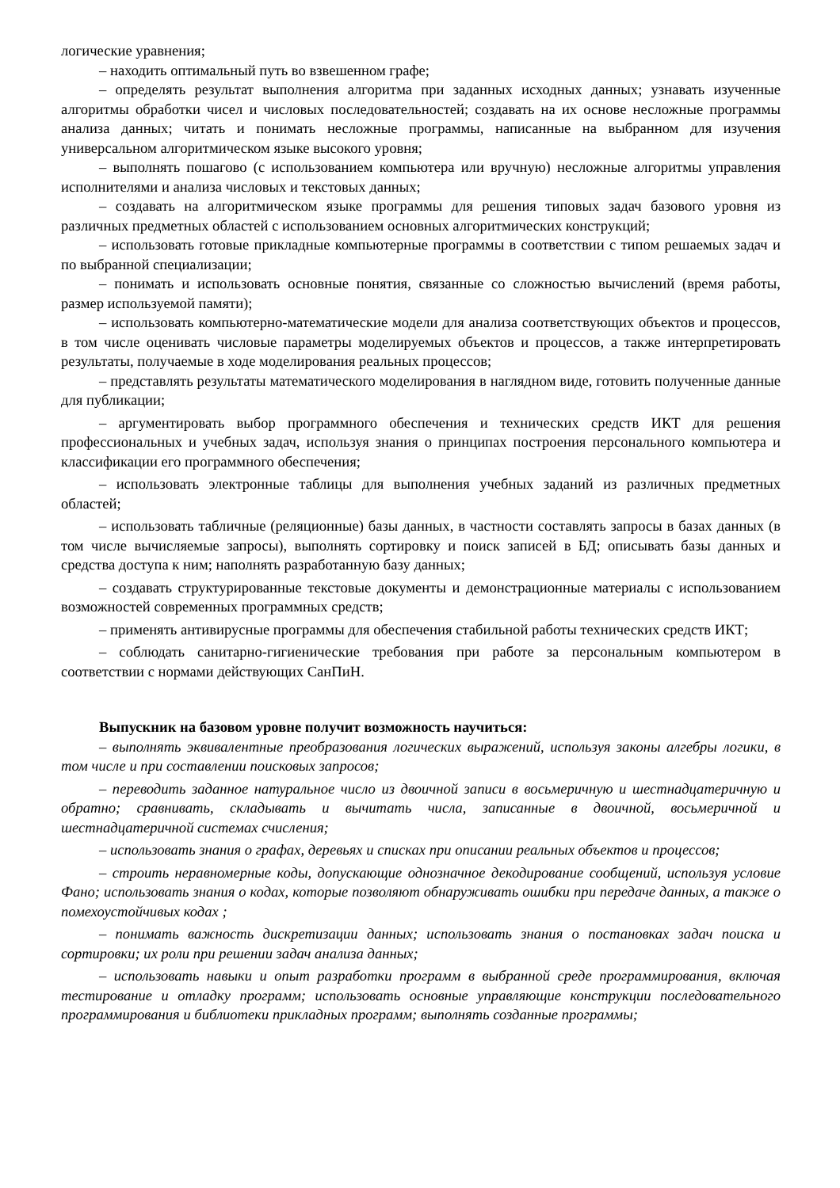логические уравнения;
– находить оптимальный путь во взвешенном графе;
– определять результат выполнения алгоритма при заданных исходных данных; узнавать изученные алгоритмы обработки чисел и числовых последовательностей; создавать на их основе несложные программы анализа данных; читать и понимать несложные программы, написанные на выбранном для изучения универсальном алгоритмическом языке высокого уровня;
– выполнять пошагово (с использованием компьютера или вручную) несложные алгоритмы управления исполнителями и анализа числовых и текстовых данных;
– создавать на алгоритмическом языке программы для решения типовых задач базового уровня из различных предметных областей с использованием основных алгоритмических конструкций;
– использовать готовые прикладные компьютерные программы в соответствии с типом решаемых задач и по выбранной специализации;
– понимать и использовать основные понятия, связанные со сложностью вычислений (время работы, размер используемой памяти);
– использовать компьютерно-математические модели для анализа соответствующих объектов и процессов, в том числе оценивать числовые параметры моделируемых объектов и процессов, а также интерпретировать результаты, получаемые в ходе моделирования реальных процессов;
– представлять результаты математического моделирования в наглядном виде, готовить полученные данные для публикации;
– аргументировать выбор программного обеспечения и технических средств ИКТ для решения профессиональных и учебных задач, используя знания о принципах построения персонального компьютера и классификации его программного обеспечения;
– использовать электронные таблицы для выполнения учебных заданий из различных предметных областей;
– использовать табличные (реляционные) базы данных, в частности составлять запросы в базах данных (в том числе вычисляемые запросы), выполнять сортировку и поиск записей в БД; описывать базы данных и средства доступа к ним; наполнять разработанную базу данных;
– создавать структурированные текстовые документы и демонстрационные материалы с использованием возможностей современных программных средств;
– применять антивирусные программы для обеспечения стабильной работы технических средств ИКТ;
– соблюдать санитарно-гигиенические требования при работе за персональным компьютером в соответствии с нормами действующих СанПиН.
Выпускник на базовом уровне получит возможность научиться:
– выполнять эквивалентные преобразования логических выражений, используя законы алгебры логики, в том числе и при составлении поисковых запросов;
– переводить заданное натуральное число из двоичной записи в восьмеричную и шестнадцатеричную и обратно; сравнивать, складывать и вычитать числа, записанные в двоичной, восьмеричной и шестнадцатеричной системах счисления;
– использовать знания о графах, деревьях и списках при описании реальных объектов и процессов;
– строить неравномерные коды, допускающие однозначное декодирование сообщений, используя условие Фано; использовать знания о кодах, которые позволяют обнаруживать ошибки при передаче данных, а также о помехоустойчивых кодах ;
– понимать важность дискретизации данных; использовать знания о постановках задач поиска и сортировки; их роли при решении задач анализа данных;
– использовать навыки и опыт разработки программ в выбранной среде программирования, включая тестирование и отладку программ; использовать основные управляющие конструкции последовательного программирования и библиотеки прикладных программ; выполнять созданные программы;